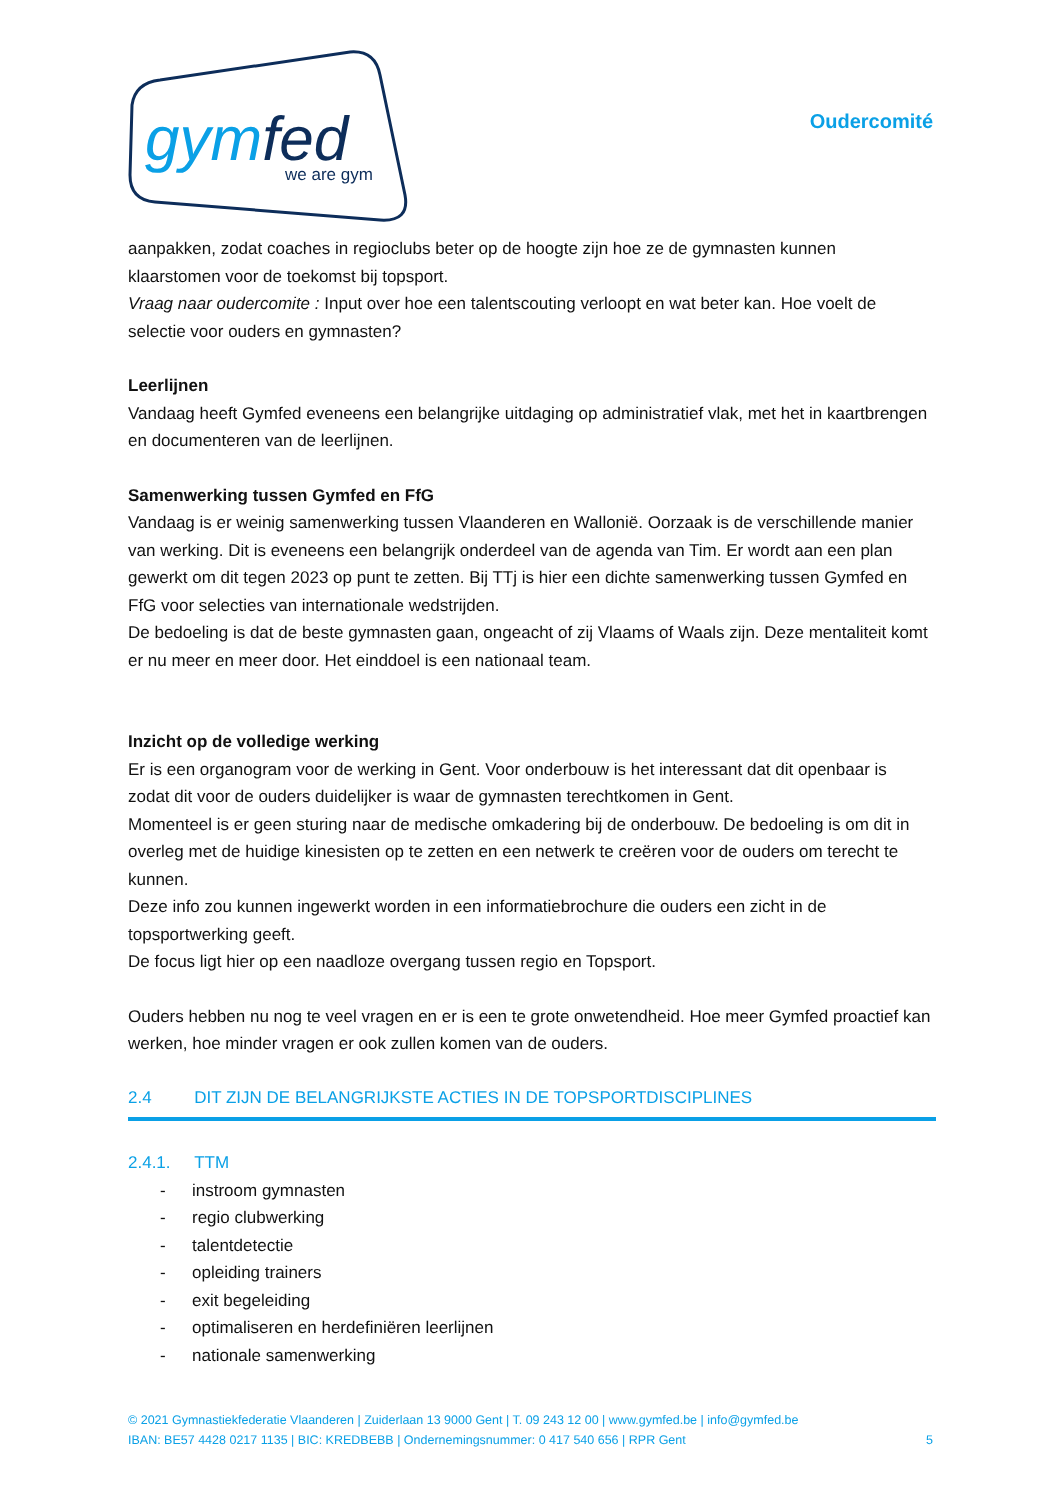gymfed
we are gym
Oudercomité
aanpakken, zodat coaches in regioclubs beter op de hoogte zijn hoe ze de gymnasten kunnen klaarstomen voor de toekomst bij topsport.
Vraag naar oudercomite : Input over hoe een talentscouting verloopt en wat beter kan. Hoe voelt de selectie voor ouders en gymnasten?
Leerlijnen
Vandaag heeft Gymfed eveneens een belangrijke uitdaging op administratief vlak, met het in kaartbrengen en documenteren van de leerlijnen.
Samenwerking tussen Gymfed en FfG
Vandaag is er weinig samenwerking tussen Vlaanderen en Wallonië. Oorzaak is de verschillende manier van werking. Dit is eveneens een belangrijk onderdeel van de agenda van Tim. Er wordt aan een plan gewerkt om dit tegen 2023 op punt te zetten. Bij TTj is hier een dichte samenwerking tussen Gymfed en FfG voor selecties van internationale wedstrijden.
De bedoeling is dat de beste gymnasten gaan, ongeacht of zij Vlaams of Waals zijn. Deze mentaliteit komt er nu meer en meer door. Het einddoel is een nationaal team.
Inzicht op de volledige werking
Er is een organogram voor de werking in Gent. Voor onderbouw is het interessant dat dit openbaar is zodat dit voor de ouders duidelijker is waar de gymnasten terechtkomen in Gent.
Momenteel is er geen sturing naar de medische omkadering bij de onderbouw. De bedoeling is om dit in overleg met de huidige kinesisten op te zetten en een netwerk te creëren voor de ouders om terecht te kunnen.
Deze info zou kunnen ingewerkt worden in een informatiebrochure die ouders een zicht in de topsportwerking geeft.
De focus ligt hier op een naadloze overgang tussen regio en Topsport.
Ouders hebben nu nog te veel vragen en er is een te grote onwetendheid. Hoe meer Gymfed proactief kan werken, hoe minder vragen er ook zullen komen van de ouders.
2.4 DIT ZIJN DE BELANGRIJKSTE ACTIES IN DE TOPSPORTDISCIPLINES
2.4.1. TTM
- instroom gymnasten
- regio clubwerking
- talentdetectie
- opleiding trainers
- exit begeleiding
- optimaliseren en herdefiniëren leerlijnen
- nationale samenwerking
© 2021 Gymnastiekfederatie Vlaanderen | Zuiderlaan 13 9000 Gent | T. 09 243 12 00 | www.gymfed.be | info@gymfed.be
IBAN: BE57 4428 0217 1135 | BIC: KREDBEBB | Ondernemingsnummer: 0 417 540 656 | RPR Gent 5